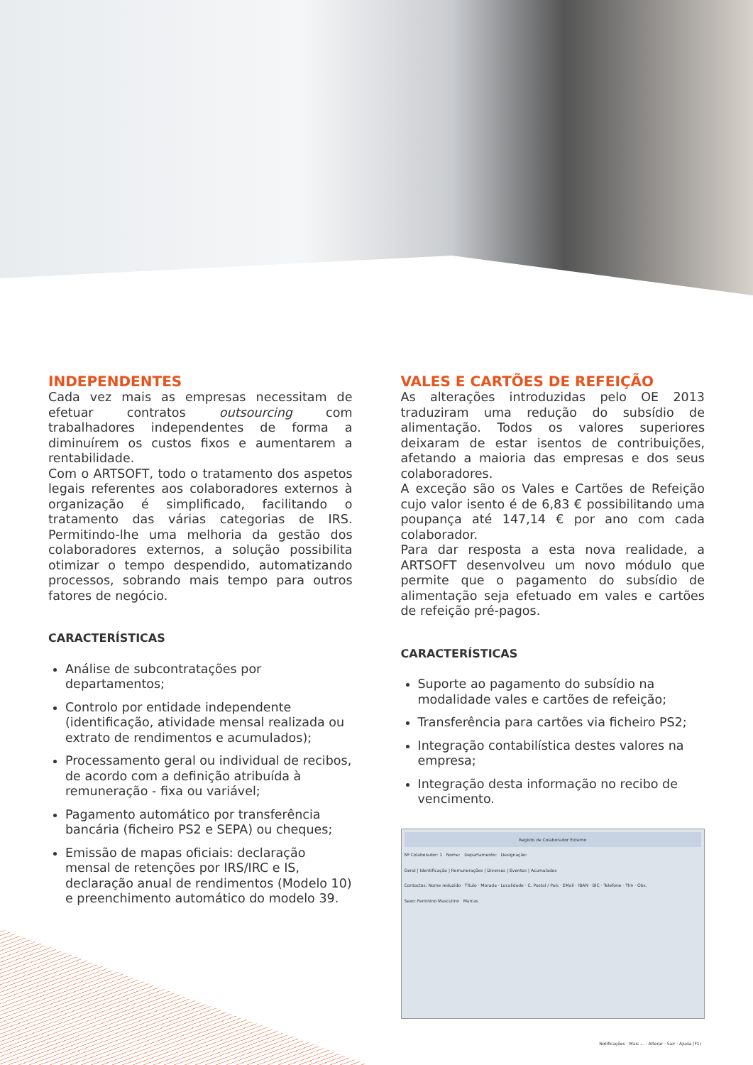INDEPENDENTES
Cada vez mais as empresas necessitam de efetuar contratos outsourcing com trabalhadores independentes de forma a diminuírem os custos fixos e aumentarem a rentabilidade.
Com o ARTSOFT, todo o tratamento dos aspetos legais referentes aos colaboradores externos à organização é simplificado, facilitando o tratamento das várias categorias de IRS. Permitindo-lhe uma melhoria da gestão dos colaboradores externos, a solução possibilita otimizar o tempo despendido, automatizando processos, sobrando mais tempo para outros fatores de negócio.
CARACTERÍSTICAS
Análise de subcontratações por departamentos;
Controlo por entidade independente (identificação, atividade mensal realizada ou extrato de rendimentos e acumulados);
Processamento geral ou individual de recibos, de acordo com a definição atribuída à remuneração - fixa ou variável;
Pagamento automático por transferência bancária (ficheiro PS2 e SEPA) ou cheques;
Emissão de mapas oficiais: declaração mensal de retenções por IRS/IRC e IS, declaração anual de rendimentos (Modelo 10) e preenchimento automático do modelo 39.
VALES E CARTÕES DE REFEIÇÃO
As alterações introduzidas pelo OE 2013 traduziram uma redução do subsídio de alimentação. Todos os valores superiores deixaram de estar isentos de contribuições, afetando a maioria das empresas e dos seus colaboradores.
A exceção são os Vales e Cartões de Refeição cujo valor isento é de 6,83 € possibilitando uma poupança até 147,14 € por ano com cada colaborador.
Para dar resposta a esta nova realidade, a ARTSOFT desenvolveu um novo módulo que permite que o pagamento do subsídio de alimentação seja efetuado em vales e cartões de refeição pré-pagos.
CARACTERÍSTICAS
Suporte ao pagamento do subsídio na modalidade vales e cartões de refeição;
Transferência para cartões via ficheiro PS2;
Integração contabilística destes valores na empresa;
Integração desta informação no recibo de vencimento.
Registo de Colaborador Externo
Nº Colaborador: 1 Nome: Departamento: Designação:
Geral | Identificação | Remunerações | Diversos | Eventos | Acumulados
Contactos: Nome reduzido · Título · Morada · Localidade · C. Postal / País · EMail · IBAN · BIC · Telefone · Tlm · Obs.
Sexo: Feminino Masculino Marcas
Notificações · Mais ... · Alterar · Sair · Ajuda (F1)